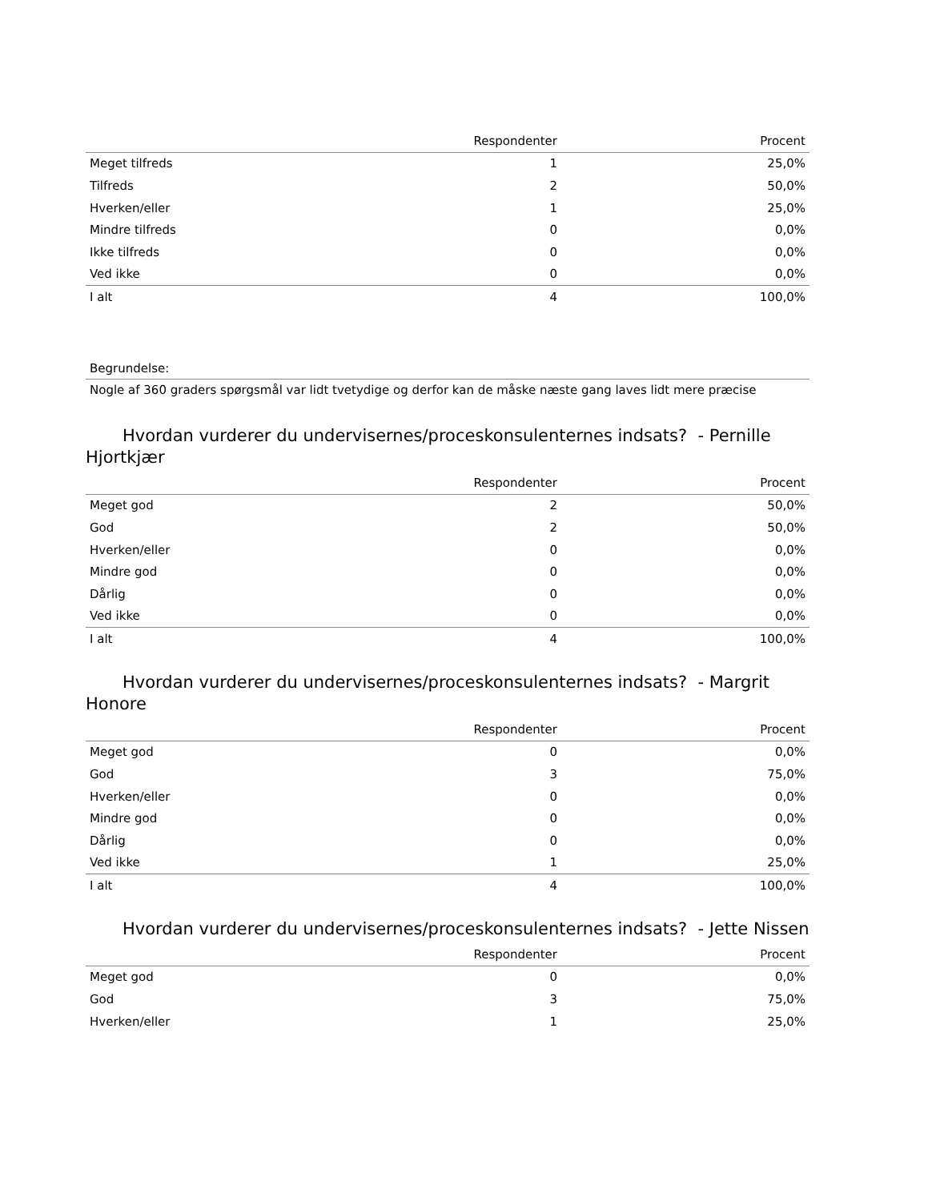| | Respondenter | Procent |
| --- | --- | --- |
| Meget tilfreds | 1 | 25,0% |
| Tilfreds | 2 | 50,0% |
| Hverken/eller | 1 | 25,0% |
| Mindre tilfreds | 0 | 0,0% |
| Ikke tilfreds | 0 | 0,0% |
| Ved ikke | 0 | 0,0% |
| I alt | 4 | 100,0% |
Begrundelse:
Nogle af 360 graders spørgsmål var lidt tvetydige og derfor kan de måske næste gang laves lidt mere præcise
Hvordan vurderer du undervisernes/proceskonsulenternes indsats? - Pernille Hjortkjær
| | Respondenter | Procent |
| --- | --- | --- |
| Meget god | 2 | 50,0% |
| God | 2 | 50,0% |
| Hverken/eller | 0 | 0,0% |
| Mindre god | 0 | 0,0% |
| Dårlig | 0 | 0,0% |
| Ved ikke | 0 | 0,0% |
| I alt | 4 | 100,0% |
Hvordan vurderer du undervisernes/proceskonsulenternes indsats? - Margrit Honore
| | Respondenter | Procent |
| --- | --- | --- |
| Meget god | 0 | 0,0% |
| God | 3 | 75,0% |
| Hverken/eller | 0 | 0,0% |
| Mindre god | 0 | 0,0% |
| Dårlig | 0 | 0,0% |
| Ved ikke | 1 | 25,0% |
| I alt | 4 | 100,0% |
Hvordan vurderer du undervisernes/proceskonsulenternes indsats? - Jette Nissen
| | Respondenter | Procent |
| --- | --- | --- |
| Meget god | 0 | 0,0% |
| God | 3 | 75,0% |
| Hverken/eller | 1 | 25,0% |